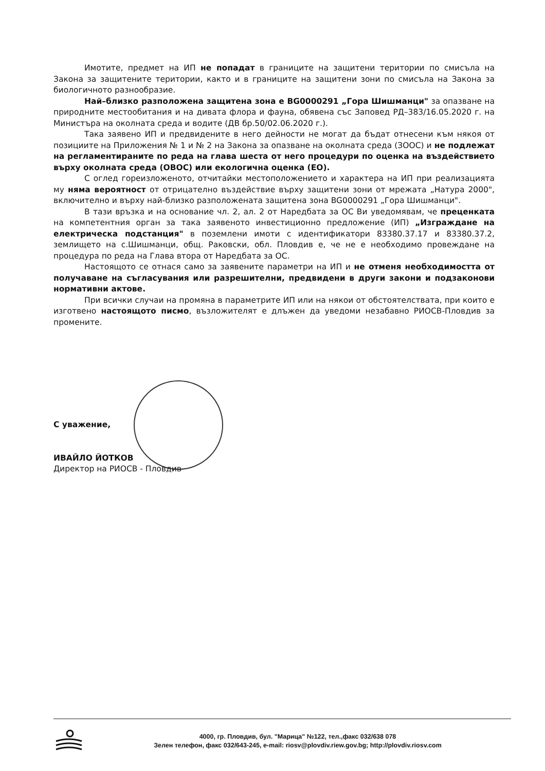Имотите, предмет на ИП не попадат в границите на защитени територии по смисъла на Закона за защитените територии, както и в границите на защитени зони по смисъла на Закона за биологичното разнообразие.
Най–близко разположена защитена зона е BG0000291 „Гора Шишманци" за опазване на природните местообитания и на дивата флора и фауна, обявена със Заповед РД–383/16.05.2020 г. на Министъра на околната среда и водите (ДВ бр.50/02.06.2020 г.).
Така заявено ИП и предвидените в него дейности не могат да бъдат отнесени към някоя от позициите на Приложения № 1 и № 2 на Закона за опазване на околната среда (ЗООС) и не подлежат на регламентираните по реда на глава шеста от него процедури по оценка на въздействието върху околната среда (ОВОС) или екологична оценка (ЕО).
С оглед гореизложеното, отчитайки местоположението и характера на ИП при реализацията му няма вероятност от отрицателно въздействие върху защитени зони от мрежата „Натура 2000", включително и върху най-близко разположената защитена зона BG0000291 „Гора Шишманци".
В тази връзка и на основание чл. 2, ал. 2 от Наредбата за ОС Ви уведомявам, че преценката на компетентния орган за така заявеното инвестиционно предложение (ИП) „Изграждане на електрическа подстанция" в поземлени имоти с идентификатори 83380.37.17 и 83380.37.2, землището на с.Шишманци, общ. Раковски, обл. Пловдив е, че не е необходимо провеждане на процедура по реда на Глава втора от Наредбата за ОС.
Настоящото се отнася само за заявените параметри на ИП и не отменя необходимостта от получаване на съгласувания или разрешителни, предвидени в други закони и подзаконови нормативни актове.
При всички случаи на промяна в параметрите ИП или на някои от обстоятелствата, при които е изготвено настоящото писмо, възложителят е длъжен да уведоми незабавно РИОСВ-Пловдив за промените.
С уважение,
ИВАЙЛО ЙОТКОВ
Директор на РИОСВ - Пловдив
4000, гр. Пловдив, бул. "Марица" №122, тел.,факс 032/638 078
Зелен телефон, факс 032/643-245, e-mail: riosv@plovdiv.riew.gov.bg; http://plovdiv.riosv.com